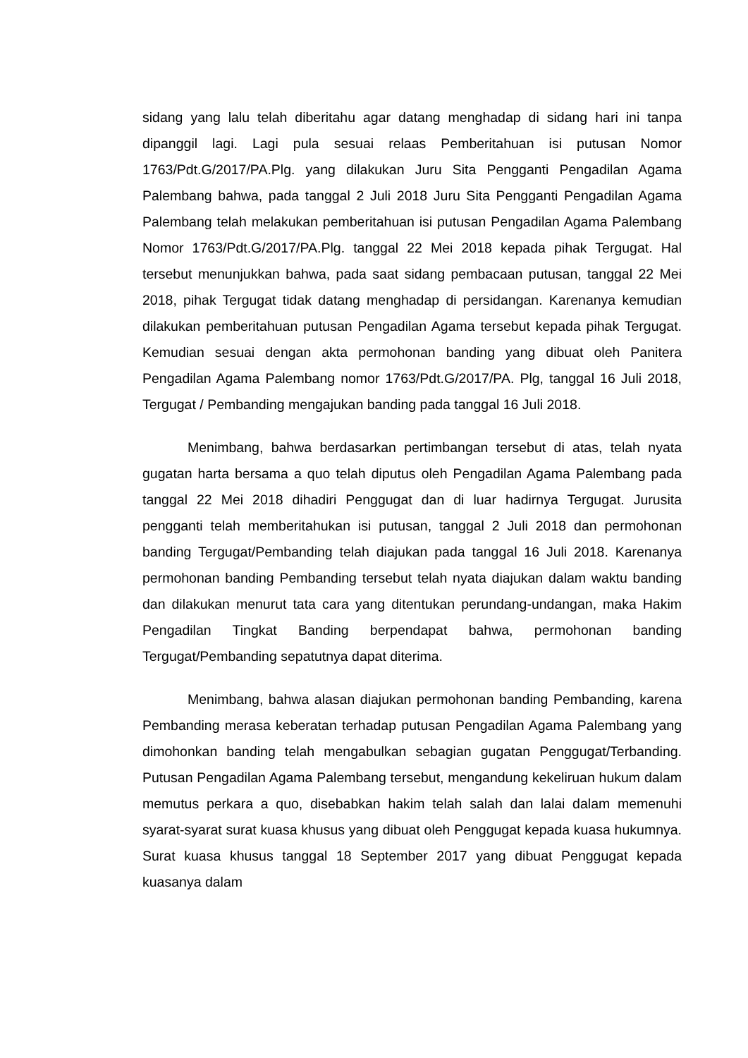sidang yang lalu telah diberitahu agar datang menghadap di sidang hari ini tanpa dipanggil lagi. Lagi pula sesuai relaas Pemberitahuan isi putusan Nomor 1763/Pdt.G/2017/PA.Plg. yang dilakukan Juru Sita Pengganti Pengadilan Agama Palembang bahwa, pada tanggal 2 Juli 2018 Juru Sita Pengganti Pengadilan Agama Palembang telah melakukan pemberitahuan isi putusan Pengadilan Agama Palembang Nomor 1763/Pdt.G/2017/PA.Plg. tanggal 22 Mei 2018 kepada pihak Tergugat. Hal tersebut menunjukkan bahwa, pada saat sidang pembacaan putusan, tanggal 22 Mei 2018, pihak Tergugat tidak datang menghadap di persidangan. Karenanya kemudian dilakukan pemberitahuan putusan Pengadilan Agama tersebut kepada pihak Tergugat. Kemudian sesuai dengan akta permohonan banding yang dibuat oleh Panitera Pengadilan Agama Palembang nomor 1763/Pdt.G/2017/PA. Plg, tanggal 16 Juli 2018, Tergugat / Pembanding mengajukan banding pada tanggal 16 Juli 2018.
Menimbang, bahwa berdasarkan pertimbangan tersebut di atas, telah nyata gugatan harta bersama a quo telah diputus oleh Pengadilan Agama Palembang pada tanggal 22 Mei 2018 dihadiri Penggugat dan di luar hadirnya Tergugat. Jurusita pengganti telah memberitahukan isi putusan, tanggal 2 Juli 2018 dan permohonan banding Tergugat/Pembanding telah diajukan pada tanggal 16 Juli 2018. Karenanya permohonan banding Pembanding tersebut telah nyata diajukan dalam waktu banding dan dilakukan menurut tata cara yang ditentukan perundang-undangan, maka Hakim Pengadilan Tingkat Banding berpendapat bahwa, permohonan banding Tergugat/Pembanding sepatutnya dapat diterima.
Menimbang, bahwa alasan diajukan permohonan banding Pembanding, karena Pembanding merasa keberatan terhadap putusan Pengadilan Agama Palembang yang dimohonkan banding telah mengabulkan sebagian gugatan Penggugat/Terbanding. Putusan Pengadilan Agama Palembang tersebut, mengandung kekeliruan hukum dalam memutus perkara a quo, disebabkan hakim telah salah dan lalai dalam memenuhi syarat-syarat surat kuasa khusus yang dibuat oleh Penggugat kepada kuasa hukumnya. Surat kuasa khusus tanggal 18 September 2017 yang dibuat Penggugat kepada kuasanya dalam